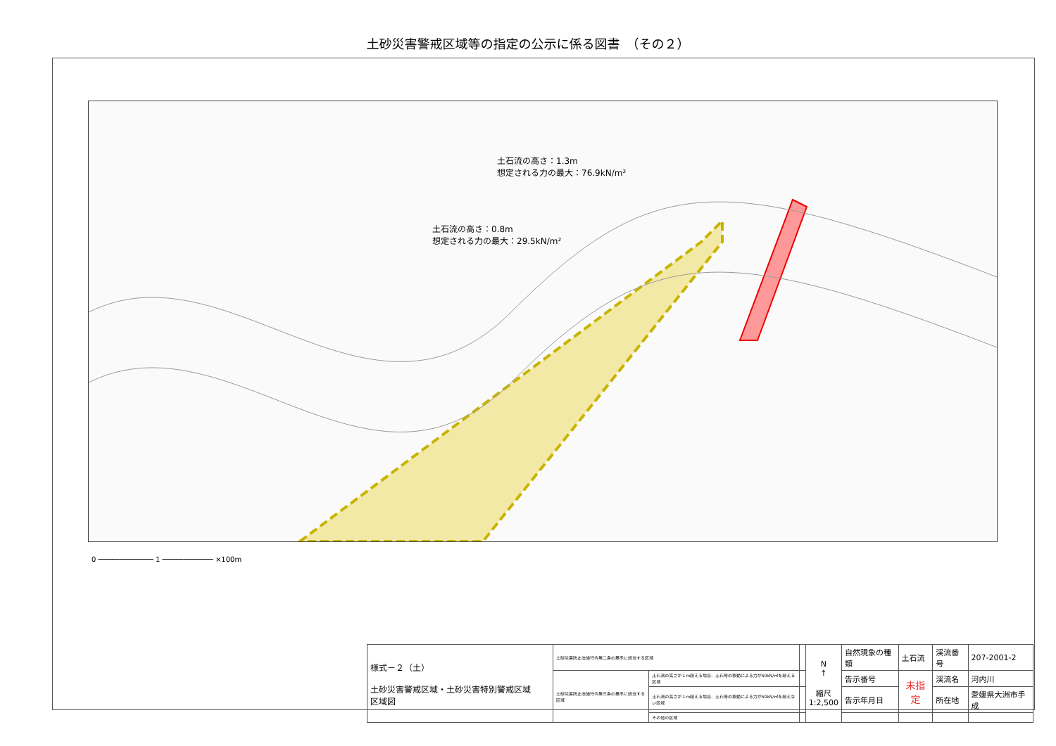土砂災害警戒区域等の指定の公示に係る図書　（その２）
土石流の高さ：1.3m
想定される力の最大：76.9kN/m²
土石流の高さ：0.8m
想定される力の最大：29.5kN/m²
0 ───────────── 1 ──────────── ×100m
| 様式－２（土） 土砂災害警戒区域・土砂災害特別警戒区域 区域図 | 土砂災害防止法施行令第二条の基準に該当する区域 | | | N ↑ 縮尺 1:2,500 | 自然現象の種類 | 土石流 | 渓流番号 | 207-2001-2 |
| | 土砂災害防止法施行令第三条の基準に該当する区域 | 土石流の高さが１m超える場合、土石等の移動による力が50kN/㎡を超える区域 | | | 告示番号 | 未指定 | 渓流名 | 河内川 |
| | | 土石流の高さが１m超える場合、土石等の移動による力が50kN/㎡を超えない区域 | | | 告示年月日 | | 所在地 | 愛媛県大洲市手成 |
| | | その他の区域 | | | | | | |